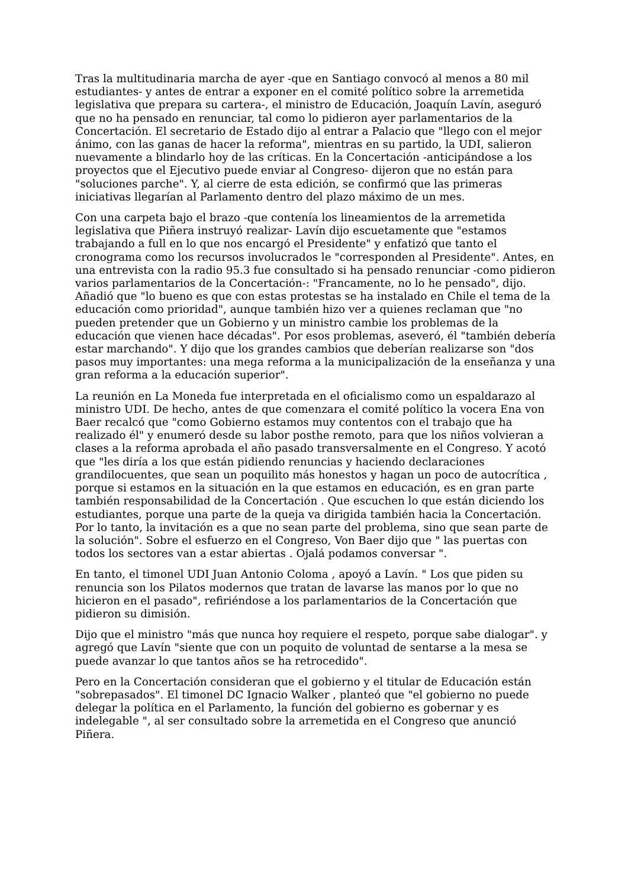Tras la multitudinaria marcha de ayer -que en Santiago convocó al menos a 80 mil estudiantes- y antes de entrar a exponer en el comité político sobre la arremetida legislativa que prepara su cartera-, el ministro de Educación, Joaquín Lavín, aseguró que no ha pensado en renunciar, tal como lo pidieron ayer parlamentarios de la Concertación. El secretario de Estado dijo al entrar a Palacio que "llego con el mejor ánimo, con las ganas de hacer la reforma", mientras en su partido, la UDI, salieron nuevamente a blindarlo hoy de las críticas. En la Concertación -anticipándose a los proyectos que el Ejecutivo puede enviar al Congreso- dijeron que no están para "soluciones parche". Y, al cierre de esta edición, se confirmó que las primeras iniciativas llegarían al Parlamento dentro del plazo máximo de un mes.
Con una carpeta bajo el brazo -que contenía los lineamientos de la arremetida legislativa que Piñera instruyó realizar- Lavín dijo escuetamente que "estamos trabajando a full en lo que nos encargó el Presidente" y enfatizó que tanto el cronograma como los recursos involucrados le "corresponden al Presidente". Antes, en una entrevista con la radio 95.3 fue consultado si ha pensado renunciar -como pidieron varios parlamentarios de la Concertación-: "Francamente, no lo he pensado", dijo. Añadió que "lo bueno es que con estas protestas se ha instalado en Chile el tema de la educación como prioridad", aunque también hizo ver a quienes reclaman que "no pueden pretender que un Gobierno y un ministro cambie los problemas de la educación que vienen hace décadas". Por esos problemas, aseveró, él "también debería estar marchando". Y dijo que los grandes cambios que deberían realizarse son "dos pasos muy importantes: una mega reforma a la municipalización de la enseñanza y una gran reforma a la educación superior".
La reunión en La Moneda fue interpretada en el oficialismo como un espaldarazo al ministro UDI. De hecho, antes de que comenzara el comité político la vocera Ena von Baer recalcó que "como Gobierno estamos muy contentos con el trabajo que ha realizado él" y enumeró desde su labor posthe remoto, para que los niños volvieran a clases a la reforma aprobada el año pasado transversalmente en el Congreso. Y acotó que "les diría a los que están pidiendo renuncias y haciendo declaraciones grandilocuentes, que sean un poquilito más honestos y hagan un poco de autocrítica , porque si estamos en la situación en la que estamos en educación, es en gran parte también responsabilidad de la Concertación . Que escuchen lo que están diciendo los estudiantes, porque una parte de la queja va dirigida también hacia la Concertación. Por lo tanto, la invitación es a que no sean parte del problema, sino que sean parte de la solución". Sobre el esfuerzo en el Congreso, Von Baer dijo que " las puertas con todos los sectores van a estar abiertas . Ojalá podamos conversar ".
En tanto, el timonel UDI Juan Antonio Coloma , apoyó a Lavín. " Los que piden su renuncia son los Pilatos modernos que tratan de lavarse las manos por lo que no hicieron en el pasado", refiriéndose a los parlamentarios de la Concertación que pidieron su dimisión.
Dijo que el ministro "más que nunca hoy requiere el respeto, porque sabe dialogar". y agregó que Lavín "siente que con un poquito de voluntad de sentarse a la mesa se puede avanzar lo que tantos años se ha retrocedido".
Pero en la Concertación consideran que el gobierno y el titular de Educación están "sobrepasados". El timonel DC Ignacio Walker , planteó que "el gobierno no puede delegar la política en el Parlamento, la función del gobierno es gobernar y es indelegable ", al ser consultado sobre la arremetida en el Congreso que anunció Piñera.